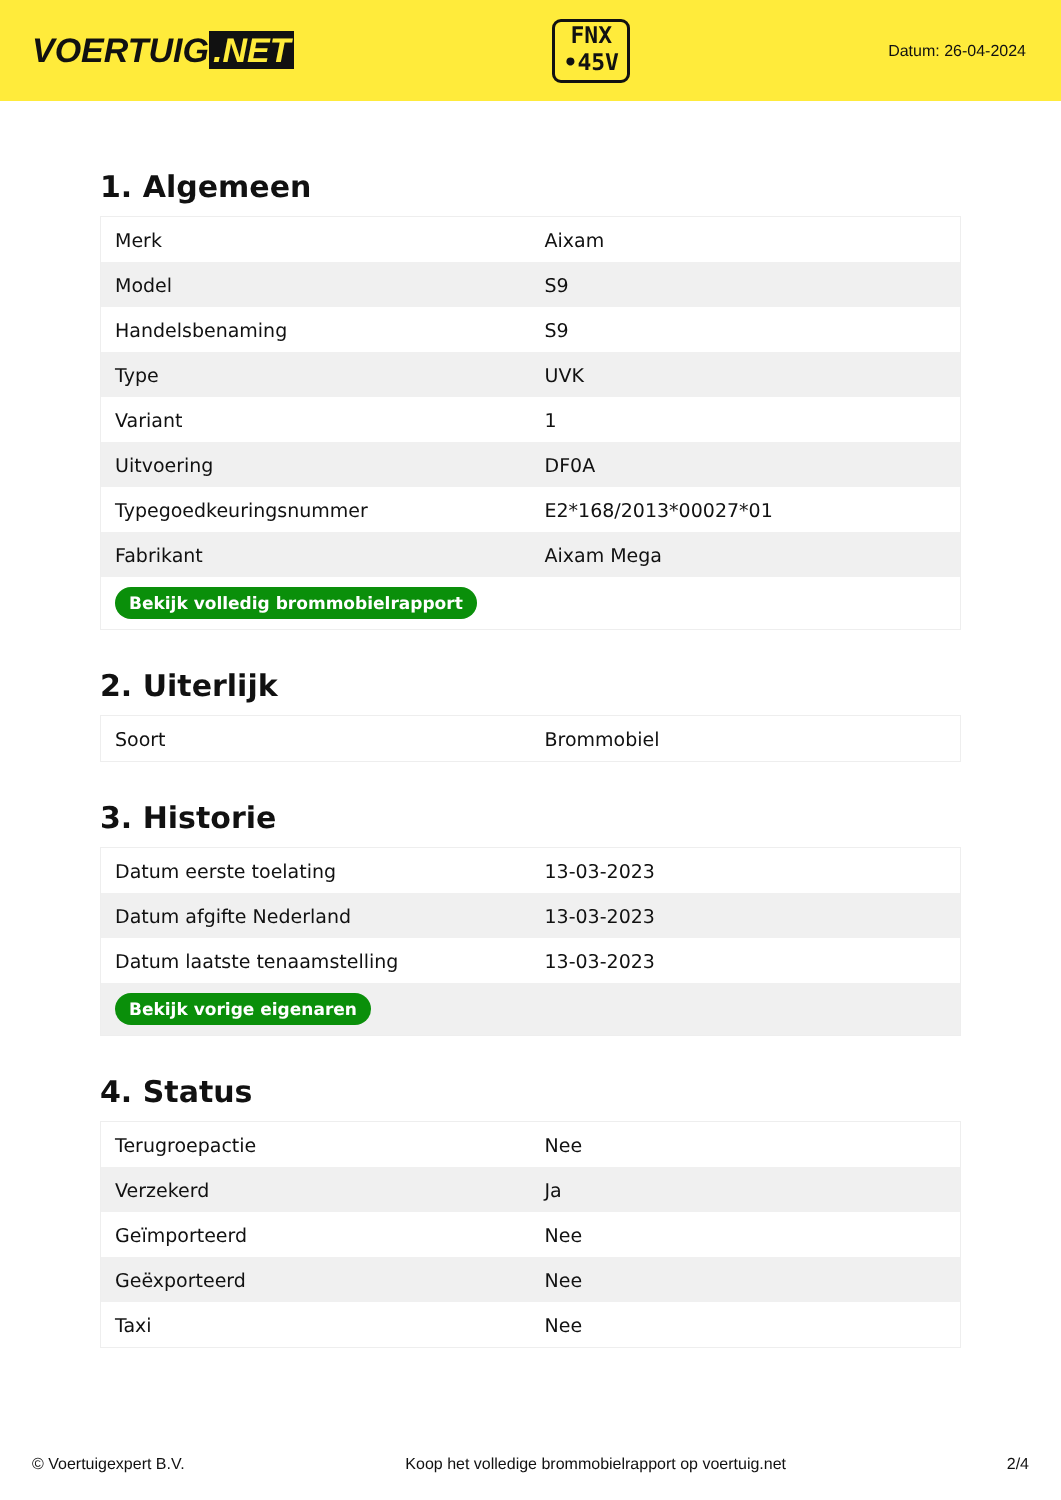VOERTUIG.NET
FNX
•45V
Datum: 26-04-2024
1. Algemeen
| Merk | Aixam |
| Model | S9 |
| Handelsbenaming | S9 |
| Type | UVK |
| Variant | 1 |
| Uitvoering | DF0A |
| Typegoedkeuringsnummer | E2*168/2013*00027*01 |
| Fabrikant | Aixam Mega |
| Bekijk volledig brommobielrapport | |
2. Uiterlijk
| Soort | Brommobiel |
3. Historie
| Datum eerste toelating | 13-03-2023 |
| Datum afgifte Nederland | 13-03-2023 |
| Datum laatste tenaamstelling | 13-03-2023 |
| Bekijk vorige eigenaren | |
4. Status
| Terugroepactie | Nee |
| Verzekerd | Ja |
| Geïmporteerd | Nee |
| Geëxporteerd | Nee |
| Taxi | Nee |
© Voertuigexpert B.V. Koop het volledige brommobielrapport op voertuig.net 2/4